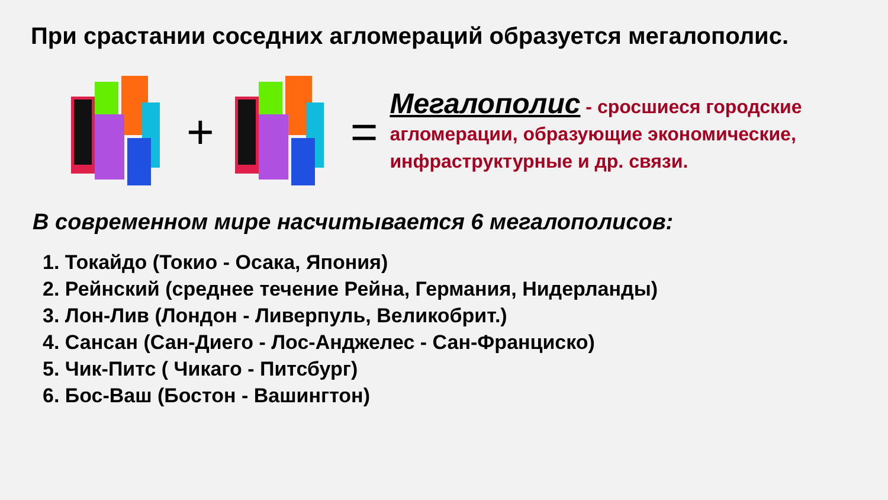При срастании соседних агломераций образуется мегалополис.
+ =
Мегалополис - сросшиеся городские агломерации, образующие экономические, инфраструктурные и др. связи.
В современном мире насчитывается 6 мегалополисов:
1. Токайдо (Токио - Осака, Япония)
2. Рейнский (среднее течение Рейна, Германия, Нидерланды)
3. Лон-Лив (Лондон - Ливерпуль, Великобрит.)
4. Сансан (Сан-Диего - Лос-Анджелес - Сан-Франциско)
5. Чик-Питс ( Чикаго - Питсбург)
6. Бос-Ваш (Бостон - Вашингтон)